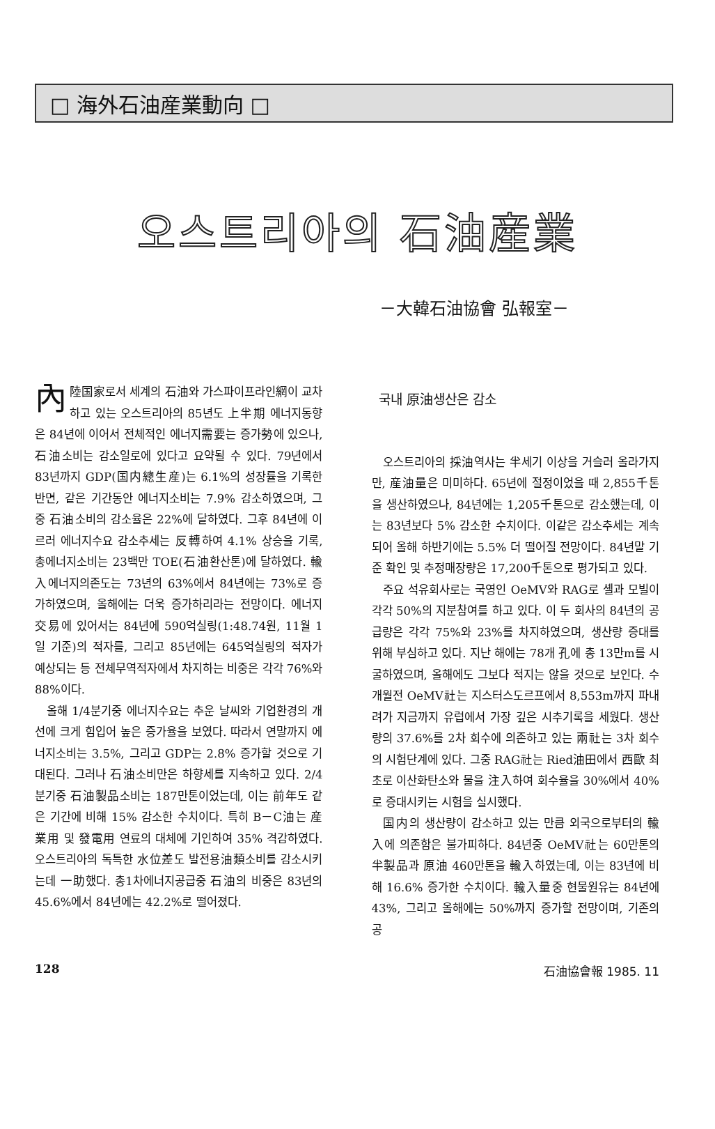□ 海外石油産業動向 □
오스트리아의 石油産業
－大韓石油協會 弘報室－
內陸国家로서 세계의 石油와 가스파이프라인網이 교차하고 있는 오스트리아의 85년도 上半期 에너지동향은 84년에 이어서 전체적인 에너지需要는 증가勢에 있으나, 石油소비는 감소일로에 있다고 요약될 수 있다. 79년에서 83년까지 GDP(国内總生産)는 6.1%의 성장률을 기록한 반면, 같은 기간동안 에너지소비는 7.9% 감소하였으며, 그중 石油소비의 감소율은 22%에 달하였다. 그후 84년에 이르러 에너지수요 감소추세는 反轉하여 4.1% 상승을 기록, 총에너지소비는 23백만 TOE(石油환산톤)에 달하였다. 輸入에너지의존도는 73년의 63%에서 84년에는 73%로 증가하였으며, 올해에는 더욱 증가하리라는 전망이다. 에너지交易에 있어서는 84년에 590억실링(1:48.74원, 11월 1일 기준)의 적자를, 그리고 85년에는 645억실링의 적자가 예상되는 등 전체무역적자에서 차지하는 비중은 각각 76%와 88%이다.
올해 1/4분기중 에너지수요는 추운 날씨와 기업환경의 개선에 크게 힘입어 높은 증가율을 보였다. 따라서 연말까지 에너지소비는 3.5%, 그리고 GDP는 2.8% 증가할 것으로 기대된다. 그러나 石油소비만은 하향세를 지속하고 있다. 2/4분기중 石油製品소비는 187만톤이었는데, 이는 前年도 같은 기간에 비해 15% 감소한 수치이다. 특히 B－C油는 産業用 및 發電用 연료의 대체에 기인하여 35% 격감하였다. 오스트리아의 독특한 水位差도 발전용油類소비를 감소시키는데 一助했다. 총1차에너지공급중 石油의 비중은 83년의 45.6%에서 84년에는 42.2%로 떨어졌다.
국내 原油생산은 감소
오스트리아의 採油역사는 半세기 이상을 거슬러 올라가지만, 産油量은 미미하다. 65년에 절정이었을 때 2,855千톤을 생산하였으나, 84년에는 1,205千톤으로 감소했는데, 이는 83년보다 5% 감소한 수치이다. 이같은 감소추세는 계속되어 올해 하반기에는 5.5% 더 떨어질 전망이다. 84년말 기준 확인 및 추정매장량은 17,200千톤으로 평가되고 있다.
주요 석유회사로는 국영인 OeMV와 RAG로 셸과 모빌이 각각 50%의 지분참여를 하고 있다. 이 두 회사의 84년의 공급량은 각각 75%와 23%를 차지하였으며, 생산량 증대를 위해 부심하고 있다. 지난 해에는 78개 孔에 총 13만m를 시굴하였으며, 올해에도 그보다 적지는 않을 것으로 보인다. 수개월전 OeMV社는 지스터스도르프에서 8,553m까지 파내려가 지금까지 유럽에서 가장 깊은 시추기록을 세웠다. 생산량의 37.6%를 2차 회수에 의존하고 있는 兩社는 3차 회수의 시험단계에 있다. 그중 RAG社는 Ried油田에서 西歐 최초로 이산화탄소와 물을 注入하여 회수율을 30%에서 40%로 증대시키는 시험을 실시했다.
国内의 생산량이 감소하고 있는 만큼 외국으로부터의 輸入에 의존함은 불가피하다. 84년중 OeMV社는 60만톤의 半製品과 原油 460만톤을 輸入하였는데, 이는 83년에 비해 16.6% 증가한 수치이다. 輸入量중 현물원유는 84년에 43%, 그리고 올해에는 50%까지 증가할 전망이며, 기존의 공
128 石油協會報 1985. 11